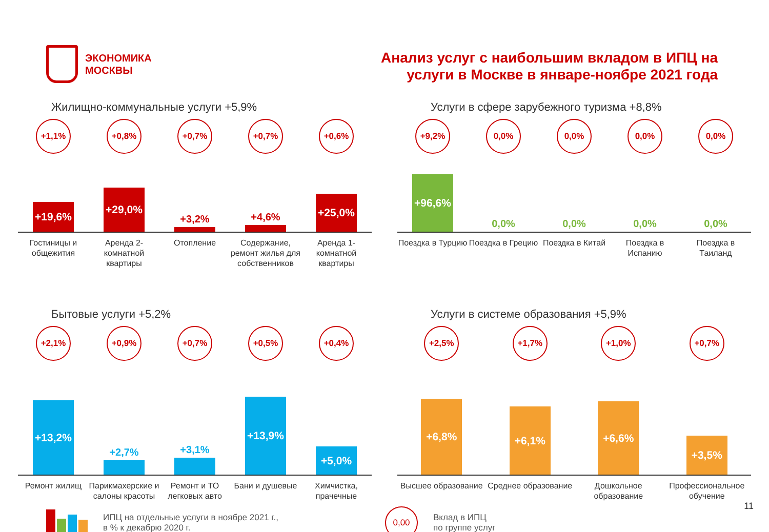ЭКОНОМИКА
МОСКВЫ
Анализ услуг с наибольшим вкладом в ИПЦ на
услуги в Москве в январе-ноябре 2021 года
Жилищно-коммунальные услуги +5,9%
+1,1%
+19,6%
+0,8%
+29,0%
+0,7%
+3,2%
+0,7%
+4,6%
+0,6%
+25,0%
Гостиницы и общежития Аренда 2-комнатной квартиры Отопление Содержание, ремонт жилья для собственников
Аренда 1-комнатной квартиры
Услуги в сфере зарубежного туризма +8,8%
+9,2%
+96,6%
0,0%
0,0%
0,0%
0,0%
0,0%
0,0%
0,0%
0,0%
Поездка в Турцию Поездка в Грецию Поездка в Китай Поездка в Испанию Поездка в Таиланд
Бытовые услуги +5,2%
+2,1%
+13,2%
+0,9%
+2,7%
+0,7%
+3,1%
+0,5%
+13,9%
+0,4%
+5,0%
Ремонт жилищ Парикмахерские и салоны красоты
Ремонт и ТО легковых авто Бани и душевые Химчистка, прачечные
Услуги в системе образования +5,9%
+2,5%
+6,8%
+1,7%
+6,1%
+1,0%
+6,6%
+0,7%
+3,5%
Высшее образование Среднее образование Дошкольное образование Профессиональное обучение
ИПЦ на отдельные услуги в ноябре 2021 г.,
в % к декабрю 2020 г.
0,00
Вклад в ИПЦ
по группе услуг
11